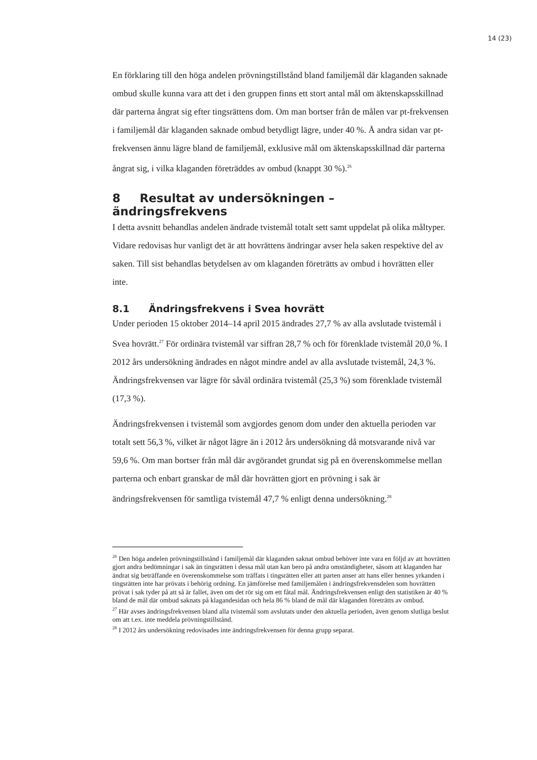14 (23)
En förklaring till den höga andelen prövningstillstånd bland familjemål där klaganden saknade ombud skulle kunna vara att det i den gruppen finns ett stort antal mål om äktenskapsskillnad där parterna ångrat sig efter tingsrättens dom. Om man bortser från de målen var pt-frekvensen i familjemål där klaganden saknade ombud betydligt lägre, under 40 %. Å andra sidan var pt-frekvensen ännu lägre bland de familjemål, exklusive mål om äktenskapsskillnad där parterna ångrat sig, i vilka klaganden företräddes av ombud (knappt 30 %).<sup>26</sup>
8 Resultat av undersökningen – ändringsfrekvens
I detta avsnitt behandlas andelen ändrade tvistemål totalt sett samt uppdelat på olika måltyper. Vidare redovisas hur vanligt det är att hovrättens ändringar avser hela saken respektive del av saken. Till sist behandlas betydelsen av om klaganden företrätts av ombud i hovrätten eller inte.
8.1 Ändringsfrekvens i Svea hovrätt
Under perioden 15 oktober 2014–14 april 2015 ändrades 27,7 % av alla avslutade tvistemål i Svea hovrätt.<sup>27</sup> För ordinära tvistemål var siffran 28,7 % och för förenklade tvistemål 20,0 %. I 2012 års undersökning ändrades en något mindre andel av alla avslutade tvistemål, 24,3 %. Ändringsfrekvensen var lägre för såväl ordinära tvistemål (25,3 %) som förenklade tvistemål (17,3 %).
Ändringsfrekvensen i tvistemål som avgjordes genom dom under den aktuella perioden var totalt sett 56,3 %, vilket är något lägre än i 2012 års undersökning då motsvarande nivå var 59,6 %. Om man bortser från mål där avgörandet grundat sig på en överenskommelse mellan parterna och enbart granskar de mål där hovrätten gjort en prövning i sak är ändringsfrekvensen för samtliga tvistemål 47,7 % enligt denna undersökning.<sup>28</sup>
<sup>26</sup> Den höga andelen prövningstillstånd i familjemål där klaganden saknat ombud behöver inte vara en följd av att hovrätten gjort andra bedömningar i sak än tingsrätten i dessa mål utan kan bero på andra omständigheter, såsom att klaganden har ändrat sig beträffande en överenskommelse som träffats i tingsrätten eller att parten anser att hans eller hennes yrkanden i tingsrätten inte har prövats i behörig ordning. En jämförelse med familjemålen i ändringsfrekvensdelen som hovrätten prövat i sak tyder på att så är fallet, även om det rör sig om ett fåtal mål. Ändringsfrekvensen enligt den statistiken är 40 % bland de mål där ombud saknats på klagandesidan och hela 86 % bland de mål där klaganden företrätts av ombud.
<sup>27</sup> Här avses ändringsfrekvensen bland alla tvistemål som avslutats under den aktuella perioden, även genom slutliga beslut om att t.ex. inte meddela prövningstillstånd.
<sup>28</sup> I 2012 års undersökning redovisades inte ändringsfrekvensen för denna grupp separat.